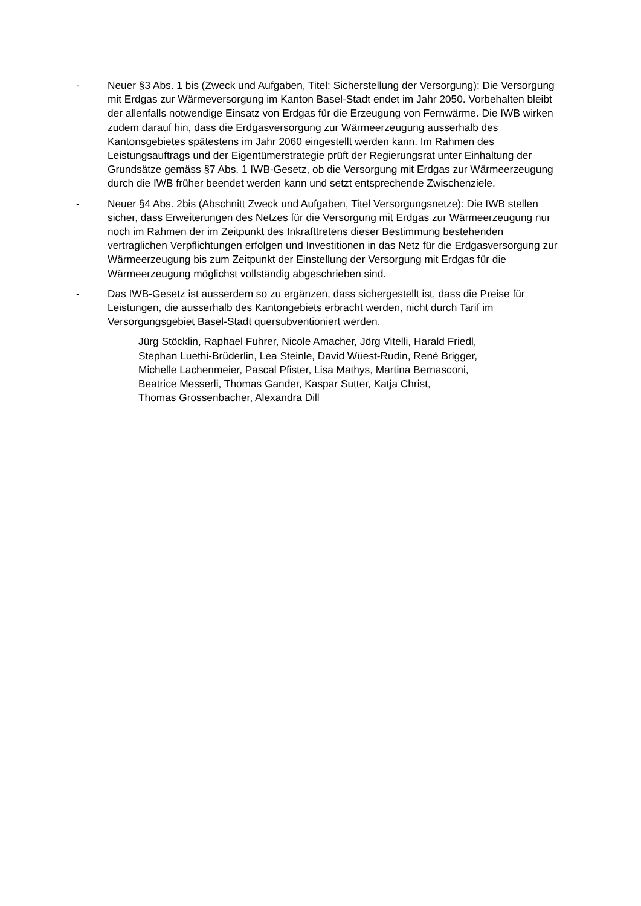- Neuer §3 Abs. 1 bis (Zweck und Aufgaben, Titel: Sicherstellung der Versorgung): Die Versorgung mit Erdgas zur Wärmeversorgung im Kanton Basel-Stadt endet im Jahr 2050. Vorbehalten bleibt der allenfalls notwendige Einsatz von Erdgas für die Erzeugung von Fernwärme. Die IWB wirken zudem darauf hin, dass die Erdgasversorgung zur Wärmeerzeugung ausserhalb des Kantonsgebietes spätestens im Jahr 2060 eingestellt werden kann. Im Rahmen des Leistungsauftrags und der Eigentümerstrategie prüft der Regierungsrat unter Einhaltung der Grundsätze gemäss §7 Abs. 1 IWB-Gesetz, ob die Versorgung mit Erdgas zur Wärmeerzeugung durch die IWB früher beendet werden kann und setzt entsprechende Zwischenziele.
- Neuer §4 Abs. 2bis (Abschnitt Zweck und Aufgaben, Titel Versorgungsnetze): Die IWB stellen sicher, dass Erweiterungen des Netzes für die Versorgung mit Erdgas zur Wärmeerzeugung nur noch im Rahmen der im Zeitpunkt des Inkrafttretens dieser Bestimmung bestehenden vertraglichen Verpflichtungen erfolgen und Investitionen in das Netz für die Erdgasversorgung zur Wärmeerzeugung bis zum Zeitpunkt der Einstellung der Versorgung mit Erdgas für die Wärmeerzeugung möglichst vollständig abgeschrieben sind.
- Das IWB-Gesetz ist ausserdem so zu ergänzen, dass sichergestellt ist, dass die Preise für Leistungen, die ausserhalb des Kantongebiets erbracht werden, nicht durch Tarif im Versorgungsgebiet Basel-Stadt quersubventioniert werden.
Jürg Stöcklin, Raphael Fuhrer, Nicole Amacher, Jörg Vitelli, Harald Friedl,
Stephan Luethi-Brüderlin, Lea Steinle, David Wüest-Rudin, René Brigger,
Michelle Lachenmeier, Pascal Pfister, Lisa Mathys, Martina Bernasconi,
Beatrice Messerli, Thomas Gander, Kaspar Sutter, Katja Christ,
Thomas Grossenbacher, Alexandra Dill